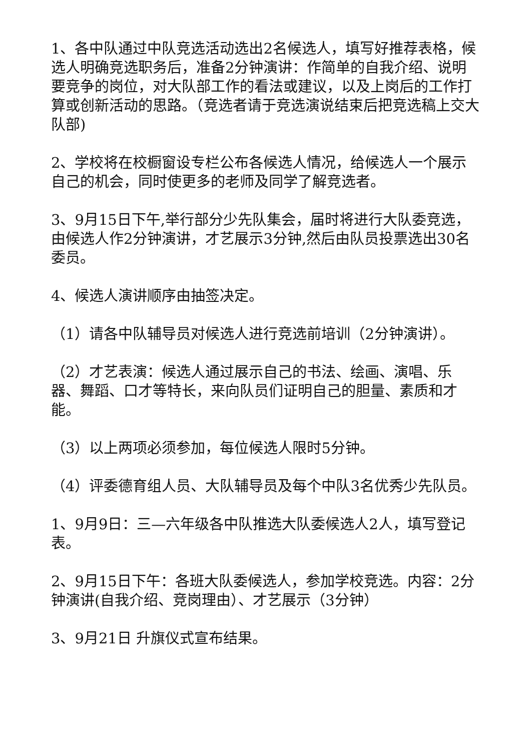1、各中队通过中队竞选活动选出2名候选人，填写好推荐表格，候选人明确竞选职务后，准备2分钟演讲：作简单的自我介绍、说明要竞争的岗位，对大队部工作的看法或建议，以及上岗后的工作打算或创新活动的思路。（竞选者请于竞选演说结束后把竞选稿上交大队部)
2、学校将在校橱窗设专栏公布各候选人情况，给候选人一个展示自己的机会，同时使更多的老师及同学了解竞选者。
3、9月15日下午,举行部分少先队集会，届时将进行大队委竞选，由候选人作2分钟演讲，才艺展示3分钟,然后由队员投票选出30名委员。
4、候选人演讲顺序由抽签决定。
（1）请各中队辅导员对候选人进行竞选前培训（2分钟演讲）。
（2）才艺表演：候选人通过展示自己的书法、绘画、演唱、乐器、舞蹈、口才等特长，来向队员们证明自己的胆量、素质和才能。
（3）以上两项必须参加，每位候选人限时5分钟。
（4）评委德育组人员、大队辅导员及每个中队3名优秀少先队员。
1、9月9日：三—六年级各中队推选大队委候选人2人，填写登记表。
2、9月15日下午：各班大队委候选人，参加学校竞选。内容：2分钟演讲(自我介绍、竞岗理由）、才艺展示（3分钟）
3、9月21日 升旗仪式宣布结果。